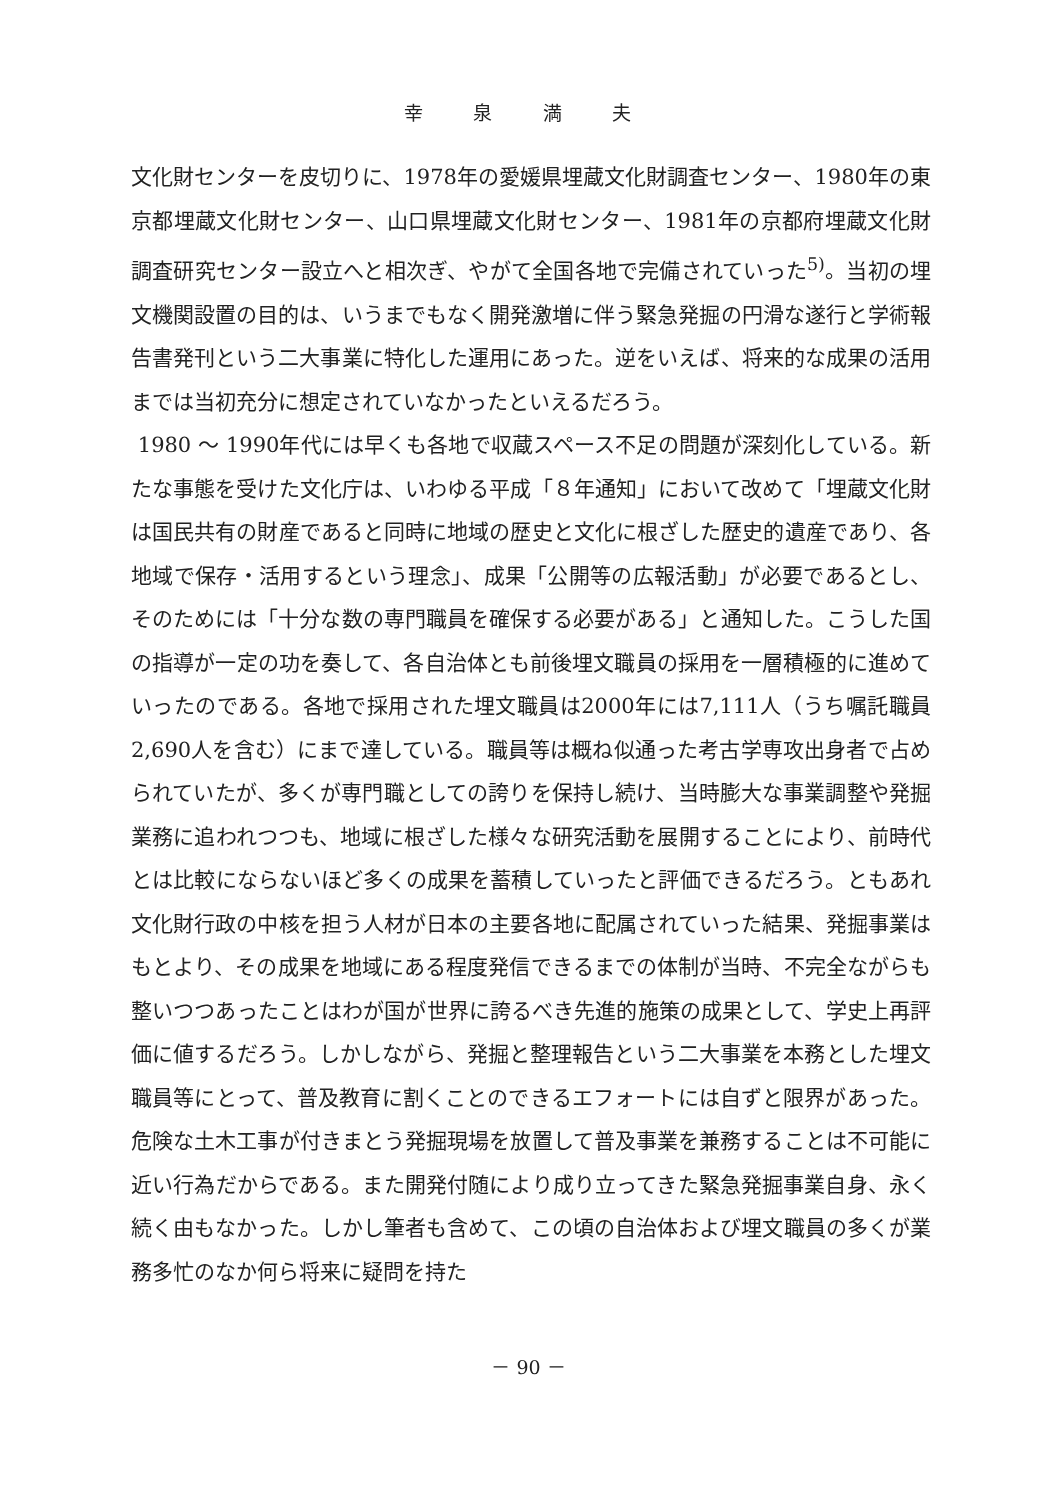幸 泉 満 夫
文化財センターを皮切りに、1978年の愛媛県埋蔵文化財調査センター、1980年の東京都埋蔵文化財センター、山口県埋蔵文化財センター、1981年の京都府埋蔵文化財調査研究センター設立へと相次ぎ、やがて全国各地で完備されていった<sup>5)</sup>。当初の埋文機関設置の目的は、いうまでもなく開発激増に伴う緊急発掘の円滑な遂行と学術報告書発刊という二大事業に特化した運用にあった。逆をいえば、将来的な成果の活用までは当初充分に想定されていなかったといえるだろう。
1980 ～ 1990年代には早くも各地で収蔵スペース不足の問題が深刻化している。新たな事態を受けた文化庁は、いわゆる平成「８年通知」において改めて「埋蔵文化財は国民共有の財産であると同時に地域の歴史と文化に根ざした歴史的遺産であり、各地域で保存・活用するという理念」、成果「公開等の広報活動」が必要であるとし、そのためには「十分な数の専門職員を確保する必要がある」と通知した。こうした国の指導が一定の功を奏して、各自治体とも前後埋文職員の採用を一層積極的に進めていったのである。各地で採用された埋文職員は2000年には7,111人（うち嘱託職員2,690人を含む）にまで達している。職員等は概ね似通った考古学専攻出身者で占められていたが、多くが専門職としての誇りを保持し続け、当時膨大な事業調整や発掘業務に追われつつも、地域に根ざした様々な研究活動を展開することにより、前時代とは比較にならないほど多くの成果を蓄積していったと評価できるだろう。ともあれ文化財行政の中核を担う人材が日本の主要各地に配属されていった結果、発掘事業はもとより、その成果を地域にある程度発信できるまでの体制が当時、不完全ながらも整いつつあったことはわが国が世界に誇るべき先進的施策の成果として、学史上再評価に値するだろう。しかしながら、発掘と整理報告という二大事業を本務とした埋文職員等にとって、普及教育に割くことのできるエフォートには自ずと限界があった。危険な土木工事が付きまとう発掘現場を放置して普及事業を兼務することは不可能に近い行為だからである。また開発付随により成り立ってきた緊急発掘事業自身、永く続く由もなかった。しかし筆者も含めて、この頃の自治体および埋文職員の多くが業務多忙のなか何ら将来に疑問を持た
－ 90 －